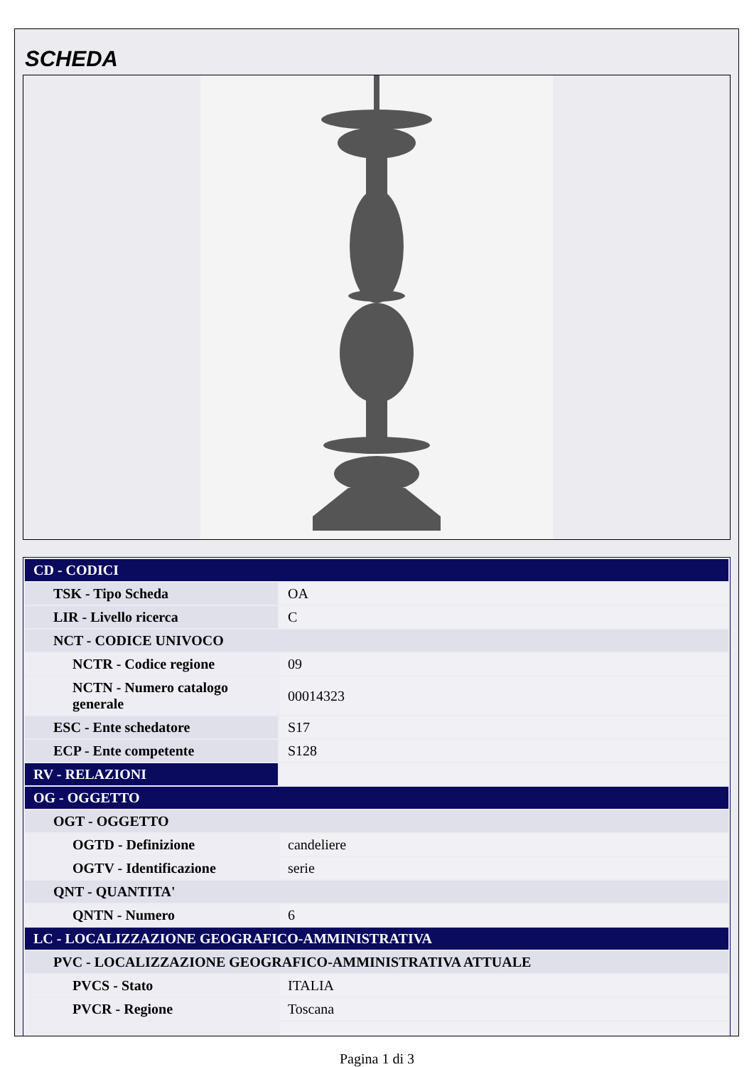SCHEDA
| CD - CODICI | |
| TSK - Tipo Scheda | OA |
| LIR - Livello ricerca | C |
| NCT - CODICE UNIVOCO | |
| NCTR - Codice regione | 09 |
| NCTN - Numero catalogo generale | 00014323 |
| ESC - Ente schedatore | S17 |
| ECP - Ente competente | S128 |
| RV - RELAZIONI | |
| OG - OGGETTO | |
| OGT - OGGETTO | |
| OGTD - Definizione | candeliere |
| OGTV - Identificazione | serie |
| QNT - QUANTITA' | |
| QNTN - Numero | 6 |
| LC - LOCALIZZAZIONE GEOGRAFICO-AMMINISTRATIVA | |
| PVC - LOCALIZZAZIONE GEOGRAFICO-AMMINISTRATIVA ATTUALE | |
| PVCS - Stato | ITALIA |
| PVCR - Regione | Toscana |
Pagina 1 di 3